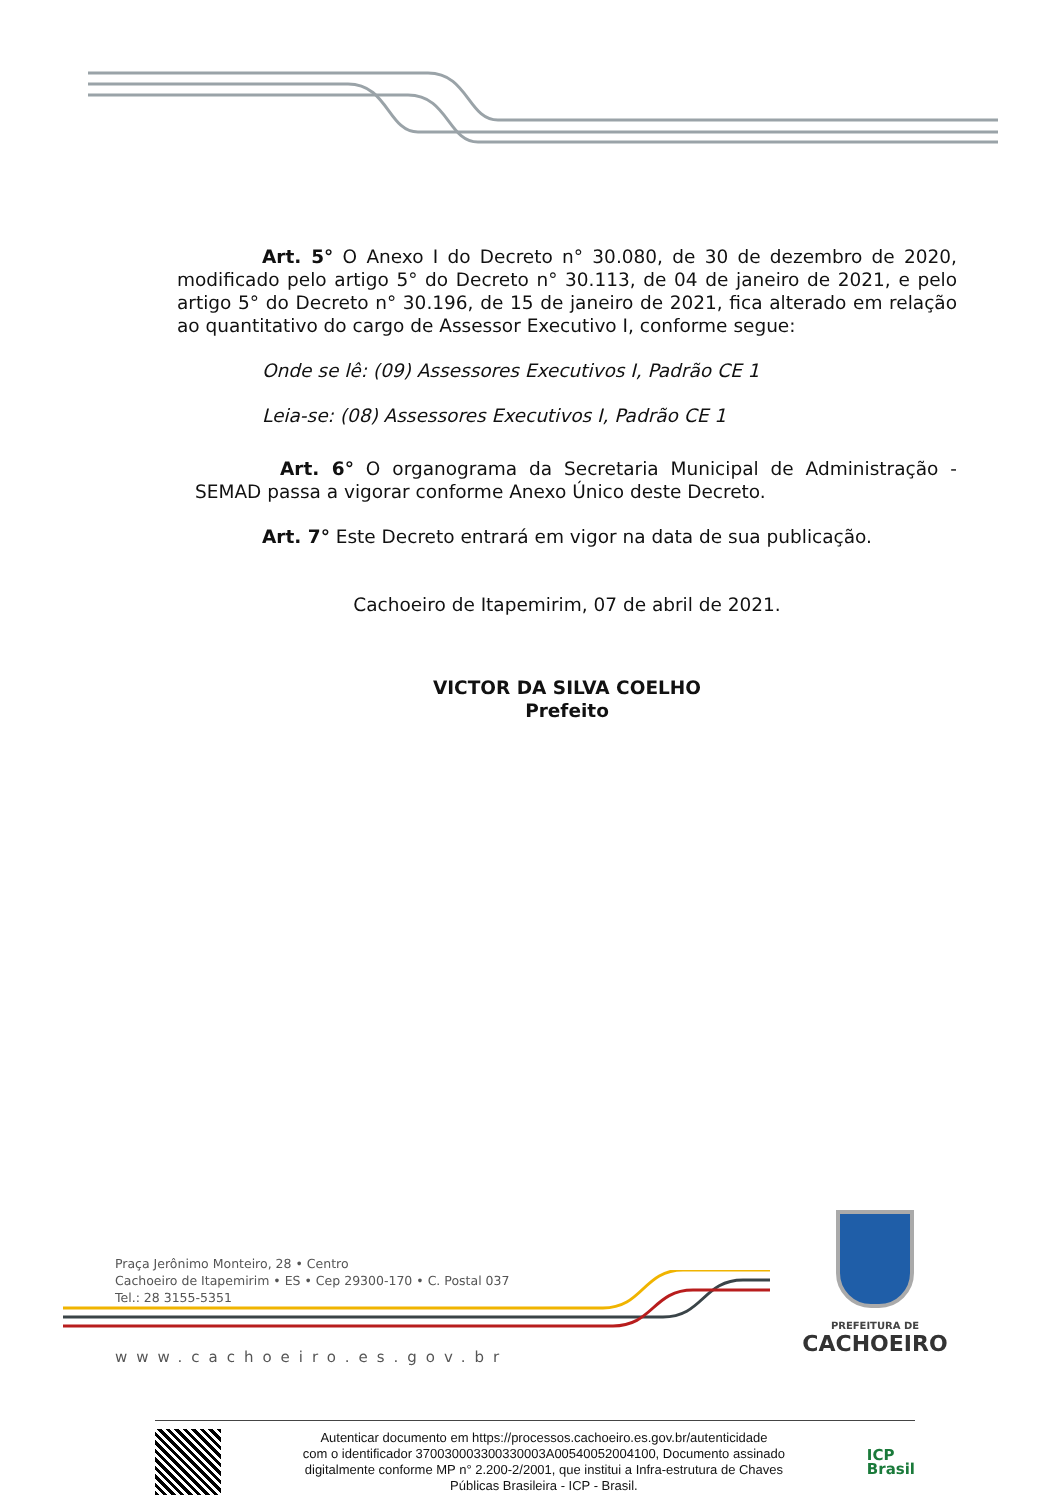Art. 5° O Anexo I do Decreto n° 30.080, de 30 de dezembro de 2020, modificado pelo artigo 5° do Decreto n° 30.113, de 04 de janeiro de 2021, e pelo artigo 5° do Decreto n° 30.196, de 15 de janeiro de 2021, fica alterado em relação ao quantitativo do cargo de Assessor Executivo I, conforme segue:
Onde se lê: (09) Assessores Executivos I, Padrão CE 1
Leia-se: (08) Assessores Executivos I, Padrão CE 1
Art. 6° O organograma da Secretaria Municipal de Administração - SEMAD passa a vigorar conforme Anexo Único deste Decreto.
Art. 7° Este Decreto entrará em vigor na data de sua publicação.
Cachoeiro de Itapemirim, 07 de abril de 2021.
VICTOR DA SILVA COELHO
Prefeito
Praça Jerônimo Monteiro, 28 • Centro
Cachoeiro de Itapemirim • ES • Cep 29300-170 • C. Postal 037
Tel.: 28 3155-5351
www.cachoeiro.es.gov.br
PREFEITURA DE
CACHOEIRO
Autenticar documento em https://processos.cachoeiro.es.gov.br/autenticidade
com o identificador 370030003300330003A00540052004100, Documento assinado
digitalmente conforme MP n° 2.200-2/2001, que institui a Infra-estrutura de Chaves
Públicas Brasileira - ICP - Brasil.
ICP
Brasil